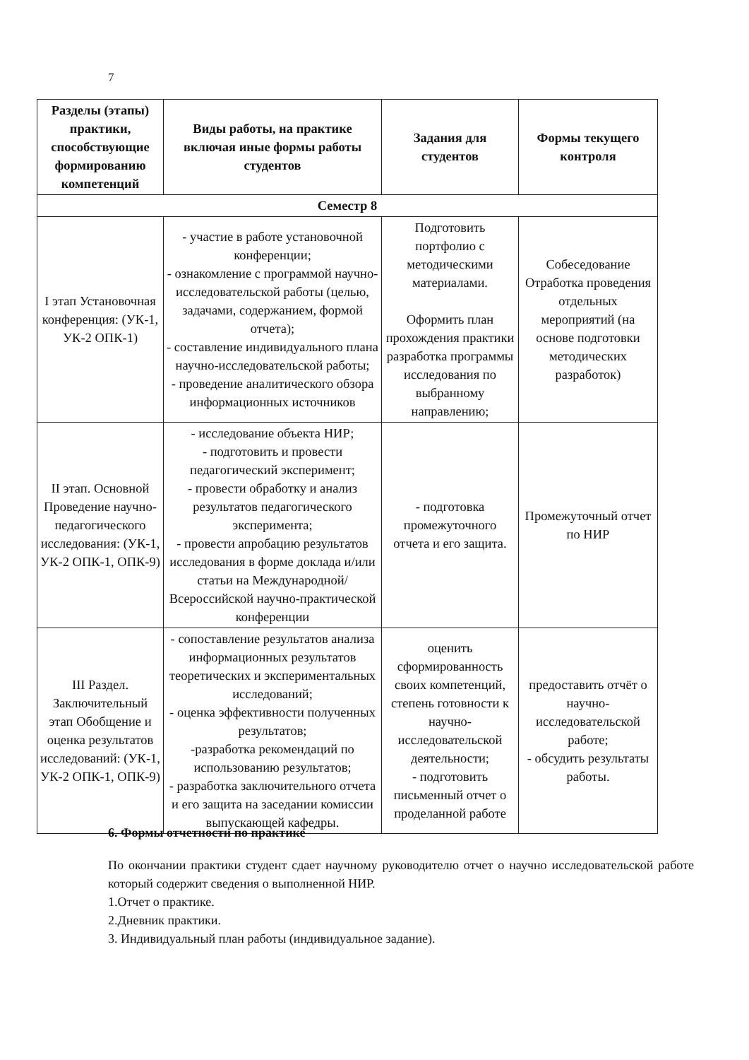7
| Разделы (этапы) практики, способствующие формированию компетенций | Виды работы, на практике включая иные формы работы студентов | Задания для студентов | Формы текущего контроля |
| --- | --- | --- | --- |
| Семестр 8 | | | |
| I этап Установочная конференция: (УК-1, УК-2 ОПК-1) | - участие в работе установочной конференции; - ознакомление с программой научно-исследовательской работы (целью, задачами, содержанием, формой отчета); - составление индивидуального плана научно-исследовательской работы; - проведение аналитического обзора информационных источников | Подготовить портфолио с методическими материалами. Оформить план прохождения практики разработка программы исследования по выбранному направлению; | Собеседование Отработка проведения отдельных мероприятий (на основе подготовки методических разработок) |
| II этап. Основной Проведение научно-педагогического исследования: (УК-1, УК-2 ОПК-1, ОПК-9) | - исследование объекта НИР; - подготовить и провести педагогический эксперимент; - провести обработку и анализ результатов педагогического эксперимента; - провести апробацию результатов исследования в форме доклада и/или статьи на Международной/Всероссийской научно-практической конференции | - подготовка промежуточного отчета и его защита. | Промежуточный отчет по НИР |
| III Раздел. Заключительный этап Обобщение и оценка результатов исследований: (УК-1, УК-2 ОПК-1, ОПК-9) | - сопоставление результатов анализа информационных результатов теоретических и экспериментальных исследований; - оценка эффективности полученных результатов; -разработка рекомендаций по использованию результатов; - разработка заключительного отчета и его защита на заседании комиссии выпускающей кафедры. | оценить сформированность своих компетенций, степень готовности к научно-исследовательской деятельности; - подготовить письменный отчет о проделанной работе | предоставить отчёт о научно-исследовательской работе; - обсудить результаты работы. |
6. Формы отчетности по практике
По окончании практики студент сдает научному руководителю отчет о научно исследовательской работе который содержит сведения о выполненной НИР.
1.Отчет о практике.
2.Дневник практики.
3. Индивидуальный план работы (индивидуальное задание).